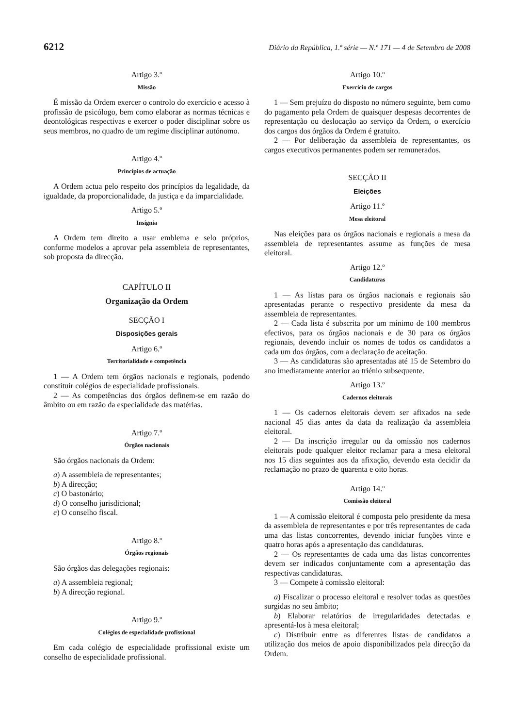6212 Diário da República, 1.ª série — N.º 171 — 4 de Setembro de 2008
Artigo 3.º
Missão
É missão da Ordem exercer o controlo do exercício e acesso à profissão de psicólogo, bem como elaborar as normas técnicas e deontológicas respectivas e exercer o poder disciplinar sobre os seus membros, no quadro de um regime disciplinar autónomo.
Artigo 4.º
Princípios de actuação
A Ordem actua pelo respeito dos princípios da legalidade, da igualdade, da proporcionalidade, da justiça e da imparcialidade.
Artigo 5.º
Insígnia
A Ordem tem direito a usar emblema e selo próprios, conforme modelos a aprovar pela assembleia de representantes, sob proposta da direcção.
CAPÍTULO II
Organização da Ordem
SECÇÃO I
Disposições gerais
Artigo 6.º
Territorialidade e competência
1 — A Ordem tem órgãos nacionais e regionais, podendo constituir colégios de especialidade profissionais.
2 — As competências dos órgãos definem-se em razão do âmbito ou em razão da especialidade das matérias.
Artigo 7.º
Órgãos nacionais
São órgãos nacionais da Ordem:
a) A assembleia de representantes;
b) A direcção;
c) O bastonário;
d) O conselho jurisdicional;
e) O conselho fiscal.
Artigo 8.º
Órgãos regionais
São órgãos das delegações regionais:
a) A assembleia regional;
b) A direcção regional.
Artigo 9.º
Colégios de especialidade profissional
Em cada colégio de especialidade profissional existe um conselho de especialidade profissional.
Artigo 10.º
Exercício de cargos
1 — Sem prejuízo do disposto no número seguinte, bem como do pagamento pela Ordem de quaisquer despesas decorrentes de representação ou deslocação ao serviço da Ordem, o exercício dos cargos dos órgãos da Ordem é gratuito.
2 — Por deliberação da assembleia de representantes, os cargos executivos permanentes podem ser remunerados.
SECÇÃO II
Eleições
Artigo 11.º
Mesa eleitoral
Nas eleições para os órgãos nacionais e regionais a mesa da assembleia de representantes assume as funções de mesa eleitoral.
Artigo 12.º
Candidaturas
1 — As listas para os órgãos nacionais e regionais são apresentadas perante o respectivo presidente da mesa da assembleia de representantes.
2 — Cada lista é subscrita por um mínimo de 100 membros efectivos, para os órgãos nacionais e de 30 para os órgãos regionais, devendo incluir os nomes de todos os candidatos a cada um dos órgãos, com a declaração de aceitação.
3 — As candidaturas são apresentadas até 15 de Setembro do ano imediatamente anterior ao triénio subsequente.
Artigo 13.º
Cadernos eleitorais
1 — Os cadernos eleitorais devem ser afixados na sede nacional 45 dias antes da data da realização da assembleia eleitoral.
2 — Da inscrição irregular ou da omissão nos cadernos eleitorais pode qualquer eleitor reclamar para a mesa eleitoral nos 15 dias seguintes aos da afixação, devendo esta decidir da reclamação no prazo de quarenta e oito horas.
Artigo 14.º
Comissão eleitoral
1 — A comissão eleitoral é composta pelo presidente da mesa da assembleia de representantes e por três representantes de cada uma das listas concorrentes, devendo iniciar funções vinte e quatro horas após a apresentação das candidaturas.
2 — Os representantes de cada uma das listas concorrentes devem ser indicados conjuntamente com a apresentação das respectivas candidaturas.
3 — Compete à comissão eleitoral:
a) Fiscalizar o processo eleitoral e resolver todas as questões surgidas no seu âmbito;
b) Elaborar relatórios de irregularidades detectadas e apresentá-los à mesa eleitoral;
c) Distribuir entre as diferentes listas de candidatos a utilização dos meios de apoio disponibilizados pela direcção da Ordem.